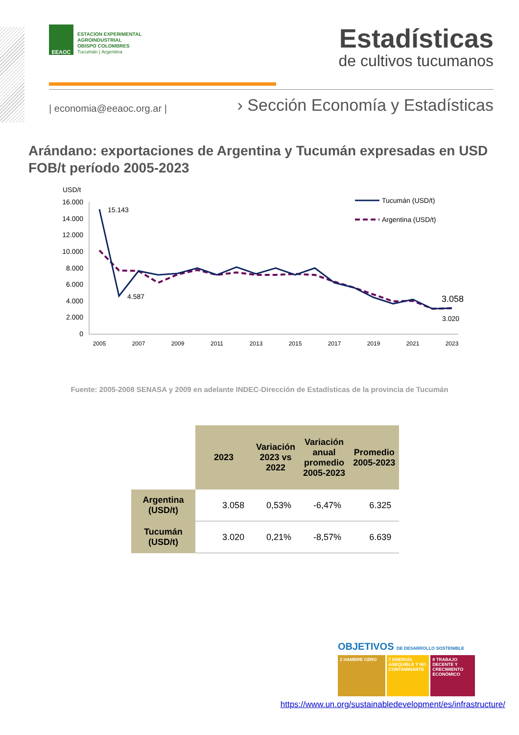EEAOC
ESTACION EXPERIMENTAL
AGROINDUSTRIAL
OBISPO COLOMBRES
Tucumán | Argentina
Estadísticas
de cultivos tucumanos
| economia@eeaoc.org.ar |
› Sección Economía y Estadísticas
Arándano: exportaciones de Argentina y Tucumán expresadas en USD FOB/t período 2005-2023
USD/t
16.000
14.000
12.000
10.000
8.000
6.000
4.000
2.000
0
15.143
4.587
3.058
3.020
2005
2007
2009
2011
2013
2015
2017
2019
2021
2023
Tucumán (USD/t)
Argentina (USD/t)
Fuente: 2005-2008 SENASA y 2009 en adelante INDEC-Dirección de Estadísticas de la provincia de Tucumán
| | 2023 | Variación 2023 vs 2022 | Variación anual promedio 2005-2023 | Promedio 2005-2023 |
| Argentina (USD/t) | 3.058 | 0,53% | -6,47% | 6.325 |
| Tucumán (USD/t) | 3.020 | 0,21% | -8,57% | 6.639 |
OBJETIVOS DE DESARROLLO SOSTENIBLE
2 HAMBRE CERO 7 ENERGÍA ASEQUIBLE Y NO CONTAMINANTE
8 TRABAJO DECENTE Y CRECIMIENTO ECONÓMICO
https://www.un.org/sustainabledevelopment/es/infrastructure/